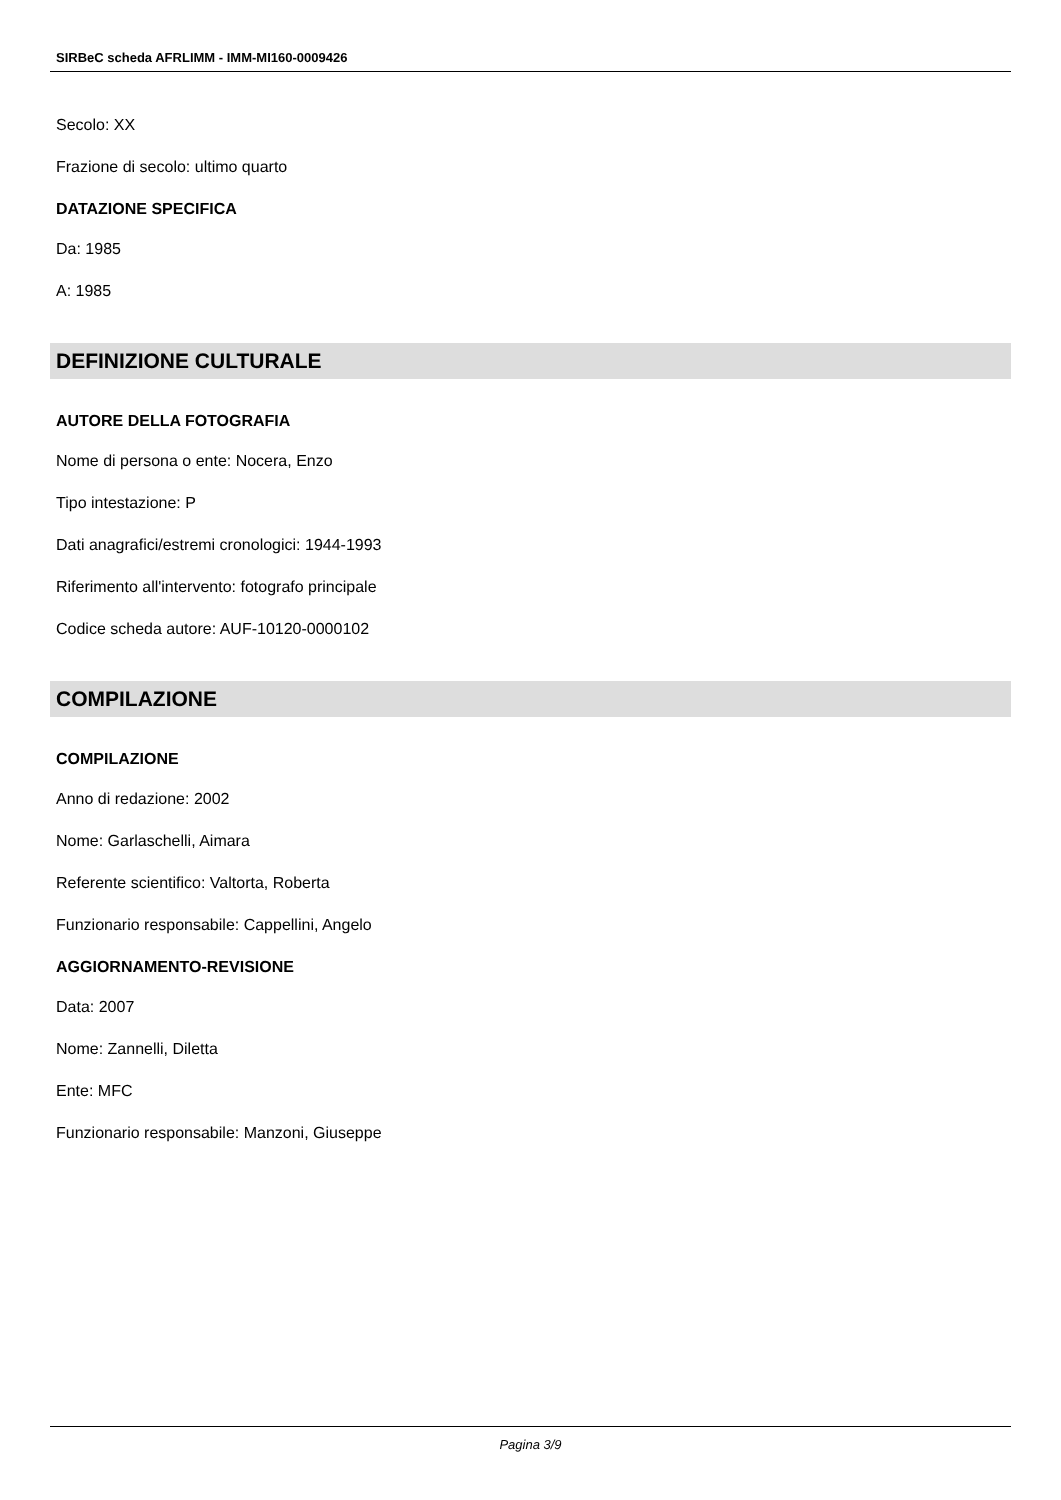SIRBeC scheda AFRLIMM - IMM-MI160-0009426
Secolo: XX
Frazione di secolo: ultimo quarto
DATAZIONE SPECIFICA
Da: 1985
A: 1985
DEFINIZIONE CULTURALE
AUTORE DELLA FOTOGRAFIA
Nome di persona o ente: Nocera, Enzo
Tipo intestazione: P
Dati anagrafici/estremi cronologici: 1944-1993
Riferimento all'intervento: fotografo principale
Codice scheda autore: AUF-10120-0000102
COMPILAZIONE
COMPILAZIONE
Anno di redazione: 2002
Nome: Garlaschelli, Aimara
Referente scientifico: Valtorta, Roberta
Funzionario responsabile: Cappellini, Angelo
AGGIORNAMENTO-REVISIONE
Data: 2007
Nome: Zannelli, Diletta
Ente: MFC
Funzionario responsabile: Manzoni, Giuseppe
Pagina 3/9